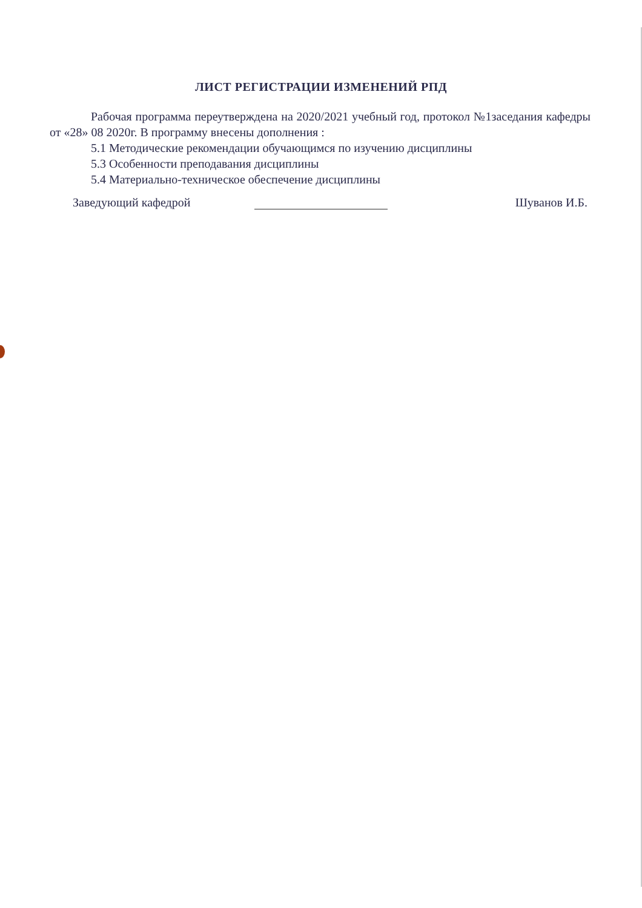ЛИСТ РЕГИСТРАЦИИ ИЗМЕНЕНИЙ РПД
Рабочая программа переутверждена на 2020/2021 учебный год, протокол №1заседания кафедры от «28» 08 2020г. В программу внесены дополнения :
5.1 Методические рекомендации обучающимся по изучению дисциплины
5.3 Особенности преподавания дисциплины
5.4 Материально-техническое обеспечение дисциплины
Заведующий кафедрой Шуванов И.Б.